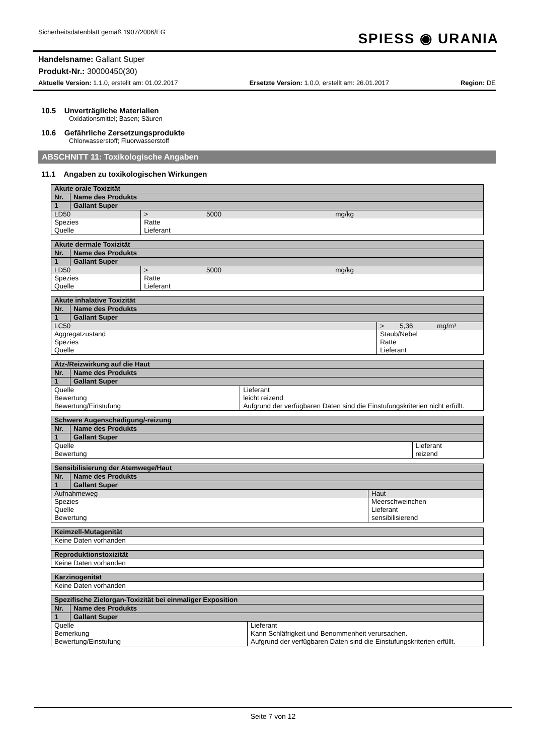Sicherheitsdatenblatt gemäß 1907/2006/EG
SPIESS ◉ URANIA
Handelsname: Gallant Super
Produkt-Nr.: 30000450(30)
Aktuelle Version: 1.1.0, erstellt am: 01.02.2017 Ersetzte Version: 1.0.0, erstellt am: 26.01.2017 Region: DE
10.5 Unverträgliche Materialien
Oxidationsmittel; Basen; Säuren
10.6 Gefährliche Zersetzungsprodukte
Chlorwasserstoff; Fluorwasserstoff
ABSCHNITT 11: Toxikologische Angaben
11.1 Angaben zu toxikologischen Wirkungen
| Akute orale Toxizität | | | | |
| --- | --- | --- | --- | --- |
| Nr. | Name des Produkts | | | |
| 1 | Gallant Super | | | |
| LD50 | | > | 5000 | mg/kg |
| Spezies | | Ratte | | |
| Quelle | | Lieferant | | |
| Akute dermale Toxizität | | | | |
| --- | --- | --- | --- | --- |
| Nr. | Name des Produkts | | | |
| 1 | Gallant Super | | | |
| LD50 | | > | 5000 | mg/kg |
| Spezies | | Ratte | | |
| Quelle | | Lieferant | | |
| Akute inhalative Toxizität | | | | |
| --- | --- | --- | --- | --- |
| Nr. | Name des Produkts | | | |
| 1 | Gallant Super | | | |
| LC50 | | > | 5,36 | mg/m³ |
| Aggregatzustand | | Staub/Nebel | | |
| Spezies | | Ratte | | |
| Quelle | | Lieferant | | |
| Ätz-/Reizwirkung auf die Haut | | |
| --- | --- | --- |
| Nr. | Name des Produkts | |
| 1 | Gallant Super | |
| Quelle | | Lieferant |
| Bewertung | | leicht reizend |
| Bewertung/Einstufung | | Aufgrund der verfügbaren Daten sind die Einstufungskriterien nicht erfüllt. |
| Schwere Augenschädigung/-reizung | | |
| --- | --- | --- |
| Nr. | Name des Produkts | |
| 1 | Gallant Super | |
| Quelle | | Lieferant |
| Bewertung | | reizend |
| Sensibilisierung der Atemwege/Haut | | |
| --- | --- | --- |
| Nr. | Name des Produkts | |
| 1 | Gallant Super | |
| Aufnahmeweg | | Haut |
| Spezies | | Meerschweinchen |
| Quelle | | Lieferant |
| Bewertung | | sensibilisierend |
| Keimzell-Mutagenität |
| --- |
| Keine Daten vorhanden |
| Reproduktionstoxizität |
| --- |
| Keine Daten vorhanden |
| Karzinogenität |
| --- |
| Keine Daten vorhanden |
| Spezifische Zielorgan-Toxizität bei einmaliger Exposition | | |
| --- | --- | --- |
| Nr. | Name des Produkts | |
| 1 | Gallant Super | |
| Quelle | | Lieferant |
| Bemerkung | | Kann Schläfrigkeit und Benommenheit verursachen. |
| Bewertung/Einstufung | | Aufgrund der verfügbaren Daten sind die Einstufungskriterien erfüllt. |
Seite 7 von 12